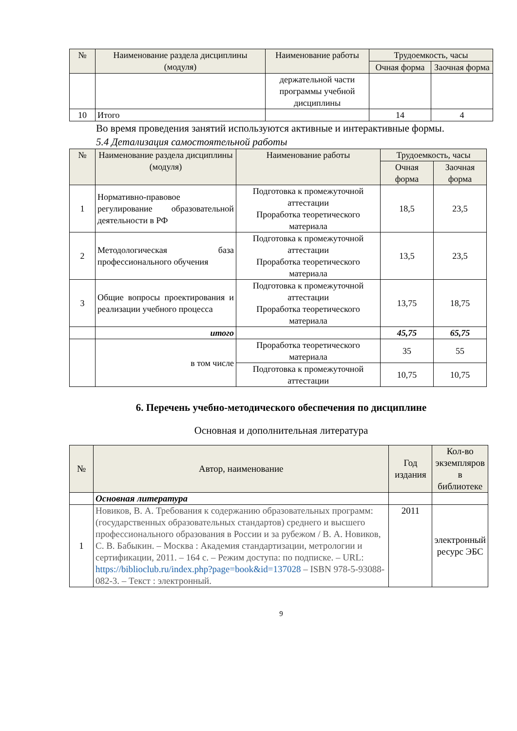| № | Наименование раздела дисциплины (модуля) | Наименование работы | Трудоемкость, часы | |
| --- | --- | --- | --- | --- |
| | | | Очная форма | Заочная форма |
| | | держательной части программы учебной дисциплины | | |
| 10 | Итого | | 14 | 4 |
Во время проведения занятий используются активные и интерактивные формы.
5.4 Детализация самостоятельной работы
| № | Наименование раздела дисциплины (модуля) | Наименование работы | Трудоемкость, часы | |
| --- | --- | --- | --- | --- |
| | | | Очная форма | Заочная форма |
| 1 | Нормативно-правовое регулирование образовательной деятельности в РФ | Подготовка к промежуточной аттестации Проработка теоретического материала | 18,5 | 23,5 |
| 2 | Методологическая база профессионального обучения | Подготовка к промежуточной аттестации Проработка теоретического материала | 13,5 | 23,5 |
| 3 | Общие вопросы проектирования и реализации учебного процесса | Подготовка к промежуточной аттестации Проработка теоретического материала | 13,75 | 18,75 |
| | итого | | 45,75 | 65,75 |
| | в том числе | Проработка теоретического материала | 35 | 55 |
| | | Подготовка к промежуточной аттестации | 10,75 | 10,75 |
6. Перечень учебно-методического обеспечения по дисциплине
Основная и дополнительная литература
| № | Автор, наименование | Год издания | Кол-во экземпляров в библиотеке |
| --- | --- | --- | --- |
| | Основная литература | | |
| 1 | Новиков, В. А. Требования к содержанию образовательных программ: (государственных образовательных стандартов) среднего и высшего профессионального образования в России и за рубежом / В. А. Новиков, С. В. Бабыкин. – Москва : Академия стандартизации, метрологии и сертификации, 2011. – 164 с. – Режим доступа: по подписке. – URL: https://biblioclub.ru/index.php?page=book&id=137028 – ISBN 978-5-93088-082-3. – Текст : электронный. | 2011 | электронный ресурс ЭБС |
9